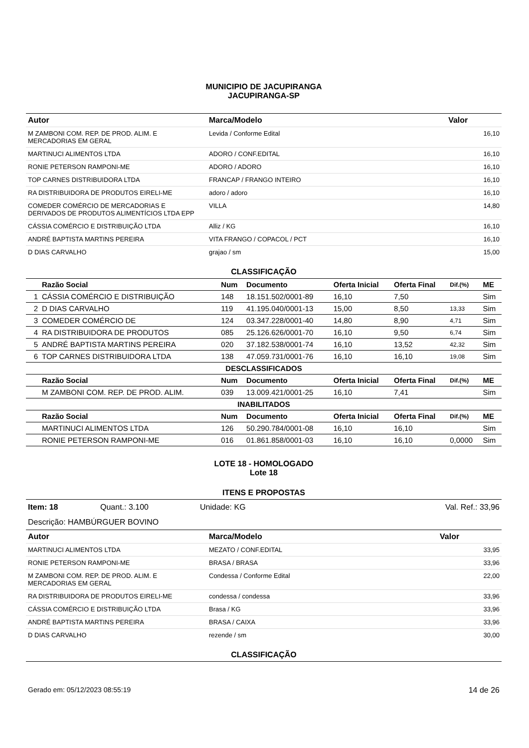MUNICIPIO DE JACUPIRANGA
JACUPIRANGA-SP
| Autor | Marca/Modelo | Valor |
| --- | --- | --- |
| M ZAMBONI COM. REP. DE PROD. ALIM. E MERCADORIAS EM GERAL | Levida / Conforme Edital | 16,10 |
| MARTINUCI ALIMENTOS LTDA | ADORO / CONF.EDITAL | 16,10 |
| RONIE PETERSON RAMPONI-ME | ADORO / ADORO | 16,10 |
| TOP CARNES DISTRIBUIDORA LTDA | FRANCAP / FRANGO INTEIRO | 16,10 |
| RA DISTRIBUIDORA DE PRODUTOS EIRELI-ME | adoro / adoro | 16,10 |
| COMEDER COMÉRCIO DE MERCADORIAS E DERIVADOS DE PRODUTOS ALIMENTÍCIOS LTDA EPP | VILLA | 14,80 |
| CÁSSIA COMÉRCIO E DISTRIBUIÇÃO LTDA | Alliz / KG | 16,10 |
| ANDRÉ BAPTISTA MARTINS PEREIRA | VITA FRANGO / COPACOL / PCT | 16,10 |
| D DIAS CARVALHO | grajao / sm | 15,00 |
CLASSIFICAÇÃO
| | Razão Social | Num | Documento | Oferta Inicial | Oferta Final | Dif.(%) | ME |
| --- | --- | --- | --- | --- | --- | --- | --- |
| 1 | CÁSSIA COMÉRCIO E DISTRIBUIÇÃO | 148 | 18.151.502/0001-89 | 16,10 | 7,50 | | Sim |
| 2 | D DIAS CARVALHO | 119 | 41.195.040/0001-13 | 15,00 | 8,50 | 13,33 | Sim |
| 3 | COMEDER COMÉRCIO DE | 124 | 03.347.228/0001-40 | 14,80 | 8,90 | 4,71 | Sim |
| 4 | RA DISTRIBUIDORA DE PRODUTOS | 085 | 25.126.626/0001-70 | 16,10 | 9,50 | 6,74 | Sim |
| 5 | ANDRÉ BAPTISTA MARTINS PEREIRA | 020 | 37.182.538/0001-74 | 16,10 | 13,52 | 42,32 | Sim |
| 6 | TOP CARNES DISTRIBUIDORA LTDA | 138 | 47.059.731/0001-76 | 16,10 | 16,10 | 19,08 | Sim |
| DESCLASSIFICADOS | | | | | | | |
| | Razão Social | Num | Documento | Oferta Inicial | Oferta Final | Dif.(%) | ME |
| | M ZAMBONI COM. REP. DE PROD. ALIM. | 039 | 13.009.421/0001-25 | 16,10 | 7,41 | | Sim |
| INABILITADOS | | | | | | | |
| | Razão Social | Num | Documento | Oferta Inicial | Oferta Final | Dif.(%) | ME |
| | MARTINUCI ALIMENTOS LTDA | 126 | 50.290.784/0001-08 | 16,10 | 16,10 | | Sim |
| | RONIE PETERSON RAMPONI-ME | 016 | 01.861.858/0001-03 | 16,10 | 16,10 | 0,0000 | Sim |
LOTE 18 - HOMOLOGADO
Lote 18
ITENS E PROPOSTAS
Item: 18 Quant.: 3.100 Unidade: KG Val. Ref.: 33,96
Descrição: HAMBÚRGUER BOVINO
| Autor | Marca/Modelo | Valor |
| --- | --- | --- |
| MARTINUCI ALIMENTOS LTDA | MEZATO / CONF.EDITAL | 33,95 |
| RONIE PETERSON RAMPONI-ME | BRASA / BRASA | 33,96 |
| M ZAMBONI COM. REP. DE PROD. ALIM. E MERCADORIAS EM GERAL | Condessa / Conforme Edital | 22,00 |
| RA DISTRIBUIDORA DE PRODUTOS EIRELI-ME | condessa / condessa | 33,96 |
| CÁSSIA COMÉRCIO E DISTRIBUIÇÃO LTDA | Brasa / KG | 33,96 |
| ANDRÉ BAPTISTA MARTINS PEREIRA | BRASA / CAIXA | 33,96 |
| D DIAS CARVALHO | rezende / sm | 30,00 |
CLASSIFICAÇÃO
Gerado em: 05/12/2023 08:55:19 14 de 26